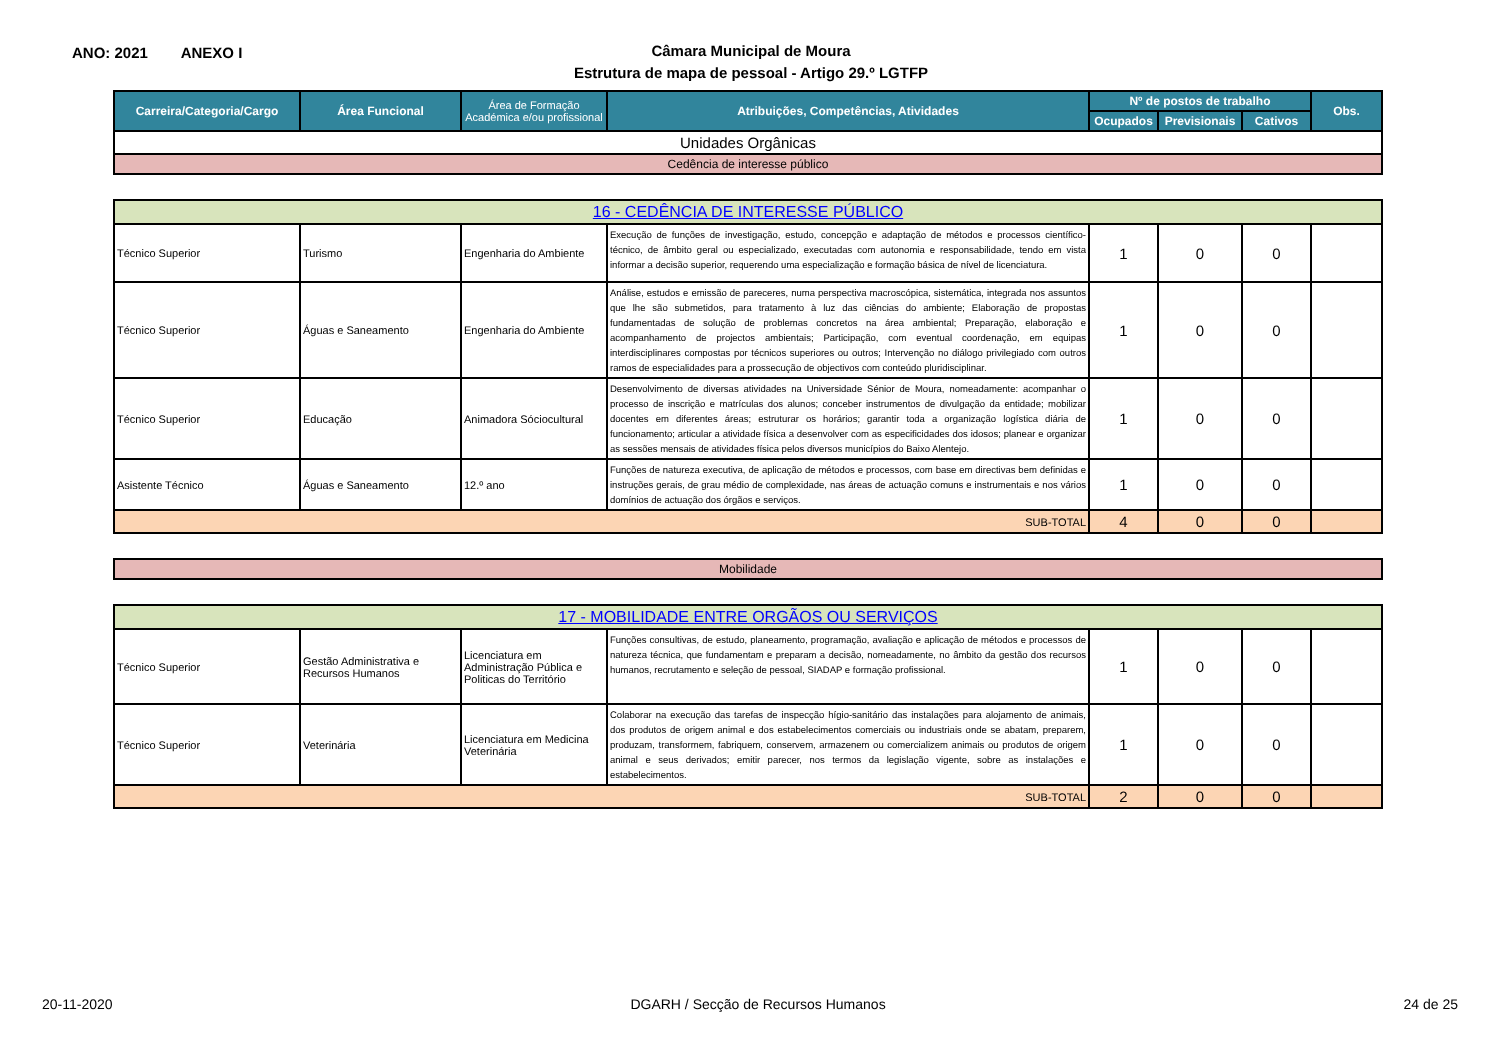ANO: 2021 ANEXO I
Câmara Municipal de Moura
Estrutura de mapa de pessoal - Artigo 29.º LGTFP
| Carreira/Categoria/Cargo | Área Funcional | Área de Formação Académica e/ou profissional | Atribuições, Competências, Atividades | Nº de postos de trabalho | | | Obs. |
| --- | --- | --- | --- | --- | --- | --- | --- |
| | | | | Ocupados | Previsionais | Cativos | |
| Unidades Orgânicas | | | | | | | |
| Cedência de interesse público | | | | | | | |
| 16 - CEDÊNCIA DE INTERESSE PÚBLICO | | | | | | | |
| Técnico Superior | Turismo | Engenharia do Ambiente | Execução de funções de investigação, estudo, concepção e adaptação de métodos e processos científico-técnico, de âmbito geral ou especializado, executadas com autonomia e responsabilidade, tendo em vista informar a decisão superior, requerendo uma especialização e formação básica de nível de licenciatura. | 1 | 0 | 0 | |
| Técnico Superior | Águas e Saneamento | Engenharia do Ambiente | Análise, estudos e emissão de pareceres, numa perspectiva macroscópica, sistemática, integrada nos assuntos que lhe são submetidos, para tratamento à luz das ciências do ambiente; Elaboração de propostas fundamentadas de solução de problemas concretos na área ambiental; Preparação, elaboração e acompanhamento de projectos ambientais; Participação, com eventual coordenação, em equipas interdisciplinares compostas por técnicos superiores ou outros; Intervenção no diálogo privilegiado com outros ramos de especialidades para a prossecução de objectivos com conteúdo pluridisciplinar. | 1 | 0 | 0 | |
| Técnico Superior | Educação | Animadora Sóciocultural | Desenvolvimento de diversas atividades na Universidade Sénior de Moura, nomeadamente: acompanhar o processo de inscrição e matrículas dos alunos; conceber instrumentos de divulgação da entidade; mobilizar docentes em diferentes áreas; estruturar os horários; garantir toda a organização logística diária de funcionamento; articular a atividade física a desenvolver com as especificidades dos idosos; planear e organizar as sessões mensais de atividades física pelos diversos municípios do Baixo Alentejo. | 1 | 0 | 0 | |
| Asistente Técnico | Águas e Saneamento | 12.º ano | Funções de natureza executiva, de aplicação de métodos e processos, com base em directivas bem definidas e instruções gerais, de grau médio de complexidade, nas áreas de actuação comuns e instrumentais e nos vários domínios de actuação dos órgãos e serviços. | 1 | 0 | 0 | |
| SUB-TOTAL | | | | 4 | 0 | 0 | |
| Mobilidade | | | | | | | |
| 17 - MOBILIDADE ENTRE ORGÃOS OU SERVIÇOS | | | | | | | |
| Técnico Superior | Gestão Administrativa e Recursos Humanos | Licenciatura em Administração Pública e Politicas do Território | Funções consultivas, de estudo, planeamento, programação, avaliação e aplicação de métodos e processos de natureza técnica, que fundamentam e preparam a decisão, nomeadamente, no âmbito da gestão dos recursos humanos, recrutamento e seleção de pessoal, SIADAP e formação profissional. | 1 | 0 | 0 | |
| Técnico Superior | Veterinária | Licenciatura em Medicina Veterinária | Colaborar na execução das tarefas de inspecção hígio-sanitário das instalações para alojamento de animais, dos produtos de origem animal e dos estabelecimentos comerciais ou industriais onde se abatam, preparem, produzam, transformem, fabriquem, conservem, armazenem ou comercializem animais ou produtos de origem animal e seus derivados; emitir parecer, nos termos da legislação vigente, sobre as instalações e estabelecimentos. | 1 | 0 | 0 | |
| SUB-TOTAL | | | | 2 | 0 | 0 | |
20-11-2020 DGARH / Secção de Recursos Humanos 24 de 25